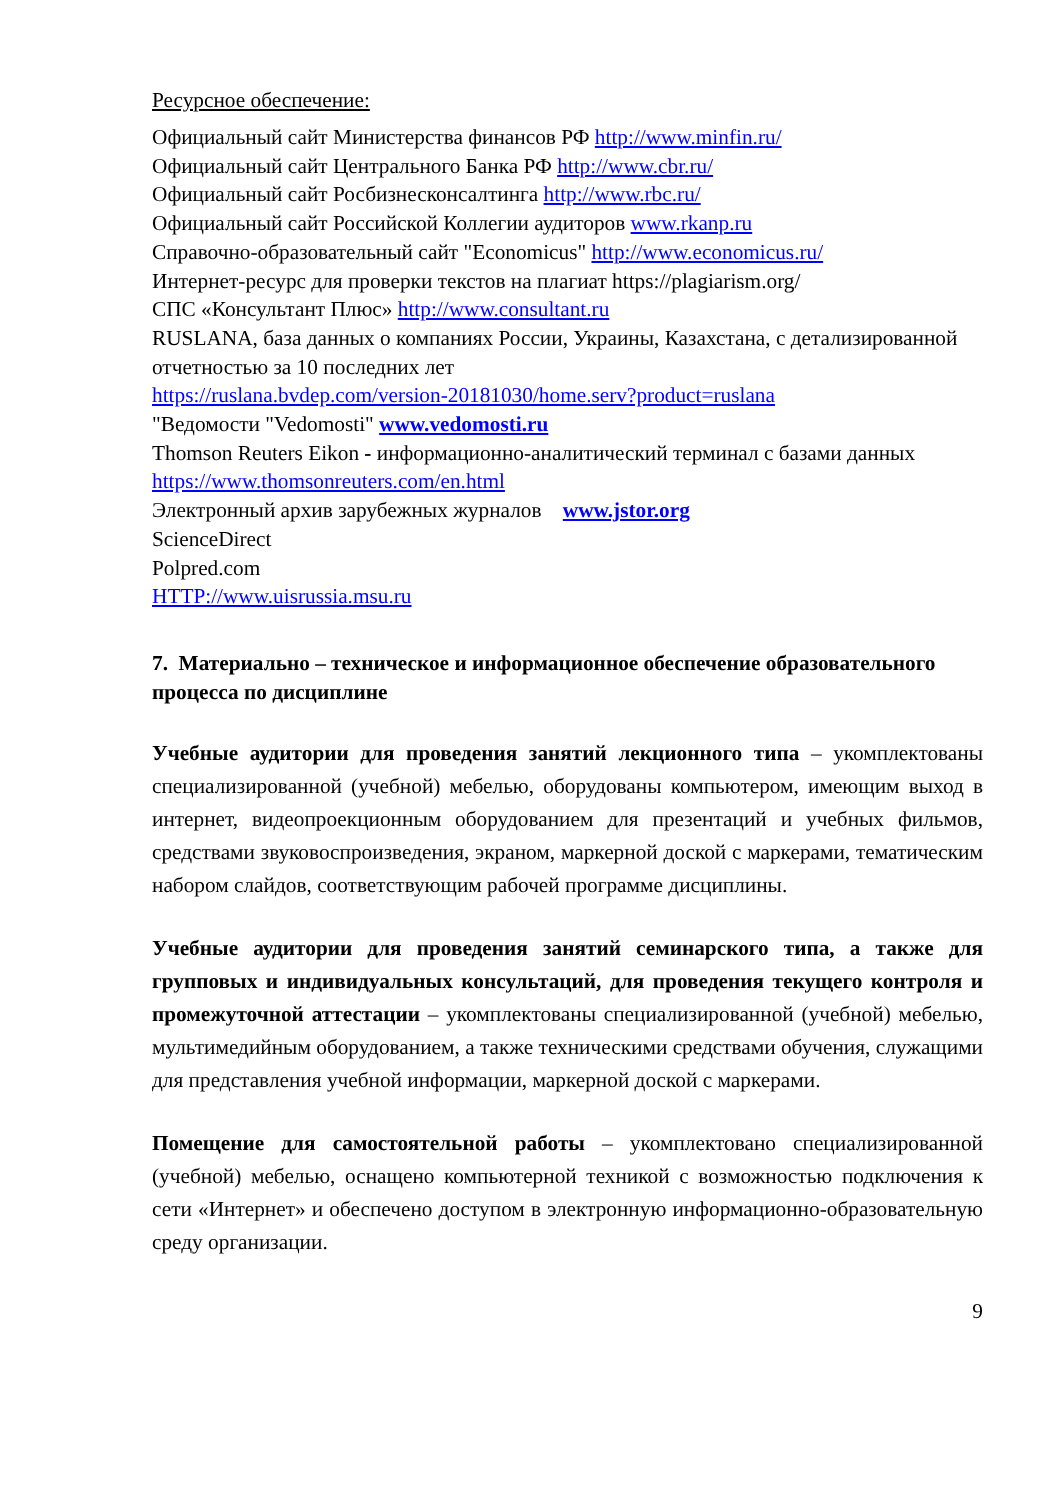Ресурсное обеспечение:
Официальный сайт Министерства финансов РФ http://www.minfin.ru/
Официальный сайт Центрального Банка РФ http://www.cbr.ru/
Официальный сайт Росбизнесконсалтинга http://www.rbc.ru/
Официальный сайт Российской Коллегии аудиторов www.rkanp.ru
Справочно-образовательный сайт "Economicus" http://www.economicus.ru/
Интернет-ресурс для проверки текстов на плагиат https://plagiarism.org/
СПС «Консультант Плюс» http://www.consultant.ru
RUSLANA, база данных о компаниях России, Украины, Казахстана, с детализированной отчетностью за 10 последних лет
https://ruslana.bvdep.com/version-20181030/home.serv?product=ruslana
"Ведомости "Vedomosti" www.vedomosti.ru
Thomson Reuters Eikon - информационно-аналитический терминал с базами данных https://www.thomsonreuters.com/en.html
Электронный архив зарубежных журналов www.jstor.org
ScienceDirect
Polpred.com
HTTP://www.uisrussia.msu.ru
7. Материально – техническое и информационное обеспечение образовательного процесса по дисциплине
Учебные аудитории для проведения занятий лекционного типа – укомплектованы специализированной (учебной) мебелью, оборудованы компьютером, имеющим выход в интернет, видеопроекционным оборудованием для презентаций и учебных фильмов, средствами звуковоспроизведения, экраном, маркерной доской с маркерами, тематическим набором слайдов, соответствующим рабочей программе дисциплины.
Учебные аудитории для проведения занятий семинарского типа, а также для групповых и индивидуальных консультаций, для проведения текущего контроля и промежуточной аттестации – укомплектованы специализированной (учебной) мебелью, мультимедийным оборудованием, а также техническими средствами обучения, служащими для представления учебной информации, маркерной доской с маркерами.
Помещение для самостоятельной работы – укомплектовано специализированной (учебной) мебелью, оснащено компьютерной техникой с возможностью подключения к сети «Интернет» и обеспечено доступом в электронную информационно-образовательную среду организации.
9